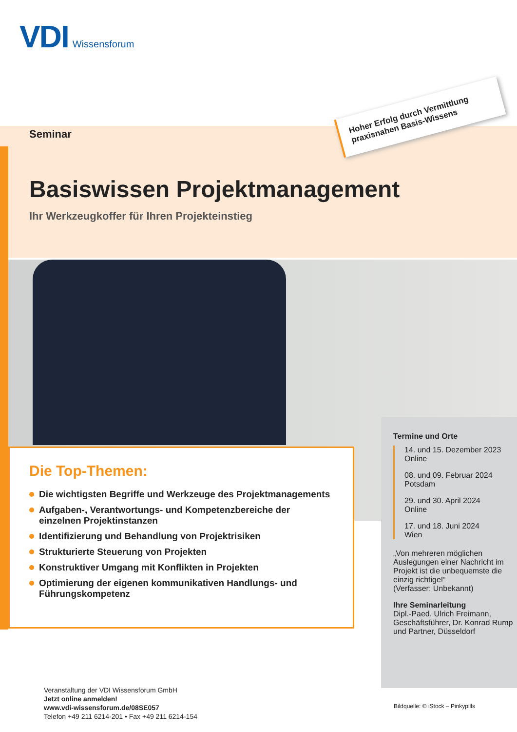VDI Wissensforum
Hoher Erfolg durch Vermittlung praxisnahen Basis-Wissens
Seminar
Basiswissen Projektmanagement
Ihr Werkzeugkoffer für Ihren Projekteinstieg
Die Top-Themen:
Die wichtigsten Begriffe und Werkzeuge des Projektmanagements
Aufgaben-, Verantwortungs- und Kompetenzbereiche der einzelnen Projektinstanzen
Identifizierung und Behandlung von Projektrisiken
Strukturierte Steuerung von Projekten
Konstruktiver Umgang mit Konflikten in Projekten
Optimierung der eigenen kommunikativen Handlungs- und Führungskompetenz
Termine und Orte
14. und 15. Dezember 2023
Online
08. und 09. Februar 2024
Potsdam
29. und 30. April 2024
Online
17. und 18. Juni 2024
Wien
„Von mehreren möglichen Auslegungen einer Nachricht im Projekt ist die unbequemste die einzig richtige!“
(Verfasser: Unbekannt)
Ihre Seminarleitung
Dipl.-Paed. Ulrich Freimann, Geschäftsführer, Dr. Konrad Rump und Partner, Düsseldorf
Veranstaltung der VDI Wissensforum GmbH
Jetzt online anmelden!
www.vdi-wissensforum.de/08SE057
Telefon +49 211 6214-201 • Fax +49 211 6214-154
Bildquelle: © iStock – Pinkypills